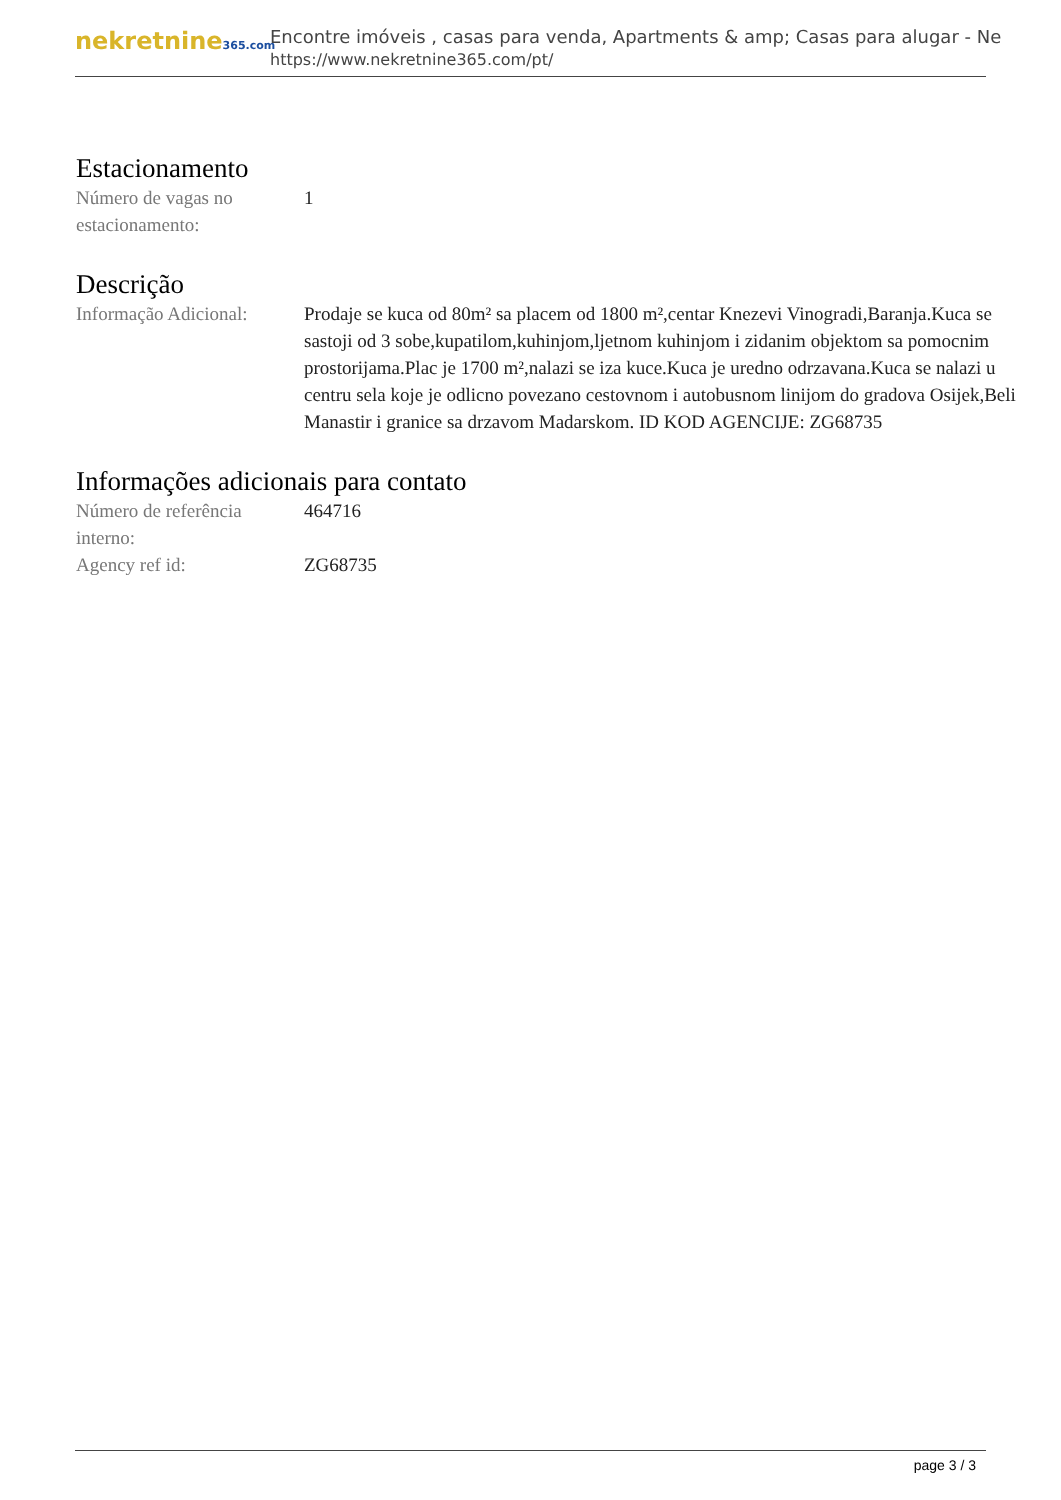nekretnine365.com
Encontre imóveis , casas para venda, Apartments & amp; Casas para alugar - Ne
https://www.nekretnine365.com/pt/
Estacionamento
Número de vagas no estacionamento:
1
Descrição
Informação Adicional:
Prodaje se kuca od 80m² sa placem od 1800 m²,centar Knezevi Vinogradi,Baranja.Kuca se sastoji od 3 sobe,kupatilom,kuhinjom,ljetnom kuhinjom i zidanim objektom sa pomocnim prostorijama.Plac je 1700 m²,nalazi se iza kuce.Kuca je uredno odrzavana.Kuca se nalazi u centru sela koje je odlicno povezano cestovnom i autobusnom linijom do gradova Osijek,Beli Manastir i granice sa drzavom Madarskom. ID KOD AGENCIJE: ZG68735
Informações adicionais para contato
Número de referência interno:
464716
Agency ref id: ZG68735
page 3 / 3